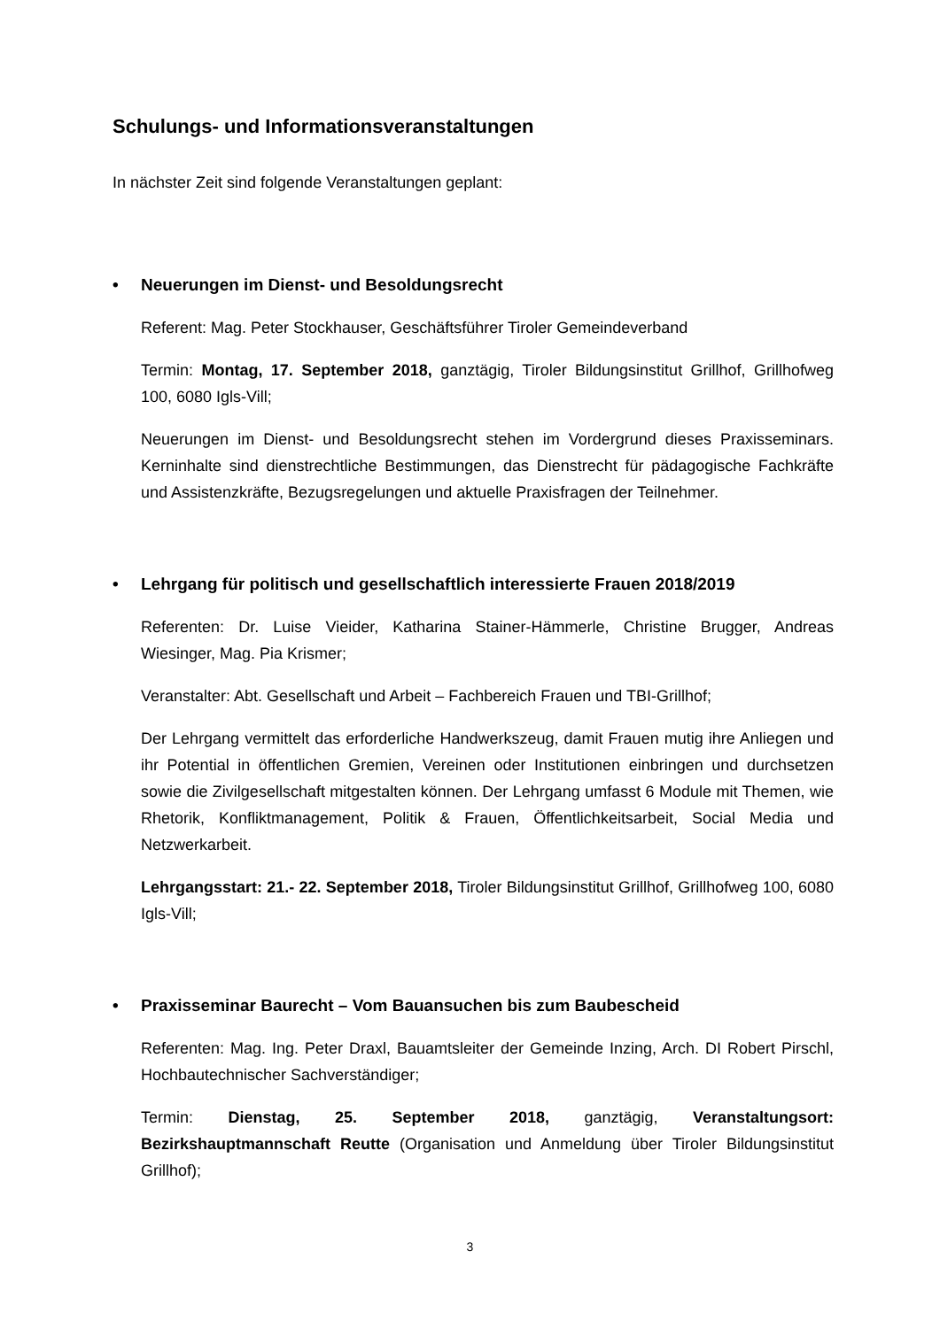Schulungs- und Informationsveranstaltungen
In nächster Zeit sind folgende Veranstaltungen geplant:
• Neuerungen im Dienst- und Besoldungsrecht
Referent: Mag. Peter Stockhauser, Geschäftsführer Tiroler Gemeindeverband
Termin: Montag, 17. September 2018, ganztägig, Tiroler Bildungsinstitut Grillhof, Grillhofweg 100, 6080 Igls-Vill;
Neuerungen im Dienst- und Besoldungsrecht stehen im Vordergrund dieses Praxisseminars. Kerninhalte sind dienstrechtliche Bestimmungen, das Dienstrecht für pädagogische Fachkräfte und Assistenzkräfte, Bezugsregelungen und aktuelle Praxisfragen der Teilnehmer.
• Lehrgang für politisch und gesellschaftlich interessierte Frauen 2018/2019
Referenten: Dr. Luise Vieider, Katharina Stainer-Hämmerle, Christine Brugger, Andreas Wiesinger, Mag. Pia Krismer;
Veranstalter: Abt. Gesellschaft und Arbeit – Fachbereich Frauen und TBI-Grillhof;
Der Lehrgang vermittelt das erforderliche Handwerkszeug, damit Frauen mutig ihre Anliegen und ihr Potential in öffentlichen Gremien, Vereinen oder Institutionen einbringen und durchsetzen sowie die Zivilgesellschaft mitgestalten können. Der Lehrgang umfasst 6 Module mit Themen, wie Rhetorik, Konfliktmanagement, Politik & Frauen, Öffentlichkeitsarbeit, Social Media und Netzwerkarbeit.
Lehrgangsstart: 21.- 22. September 2018, Tiroler Bildungsinstitut Grillhof, Grillhofweg 100, 6080 Igls-Vill;
• Praxisseminar Baurecht – Vom Bauansuchen bis zum Baubescheid
Referenten: Mag. Ing. Peter Draxl, Bauamtsleiter der Gemeinde Inzing, Arch. DI Robert Pirschl, Hochbautechnischer Sachverständiger;
Termin: Dienstag, 25. September 2018, ganztägig, Veranstaltungsort: Bezirkshauptmannschaft Reutte (Organisation und Anmeldung über Tiroler Bildungsinstitut Grillhof);
3